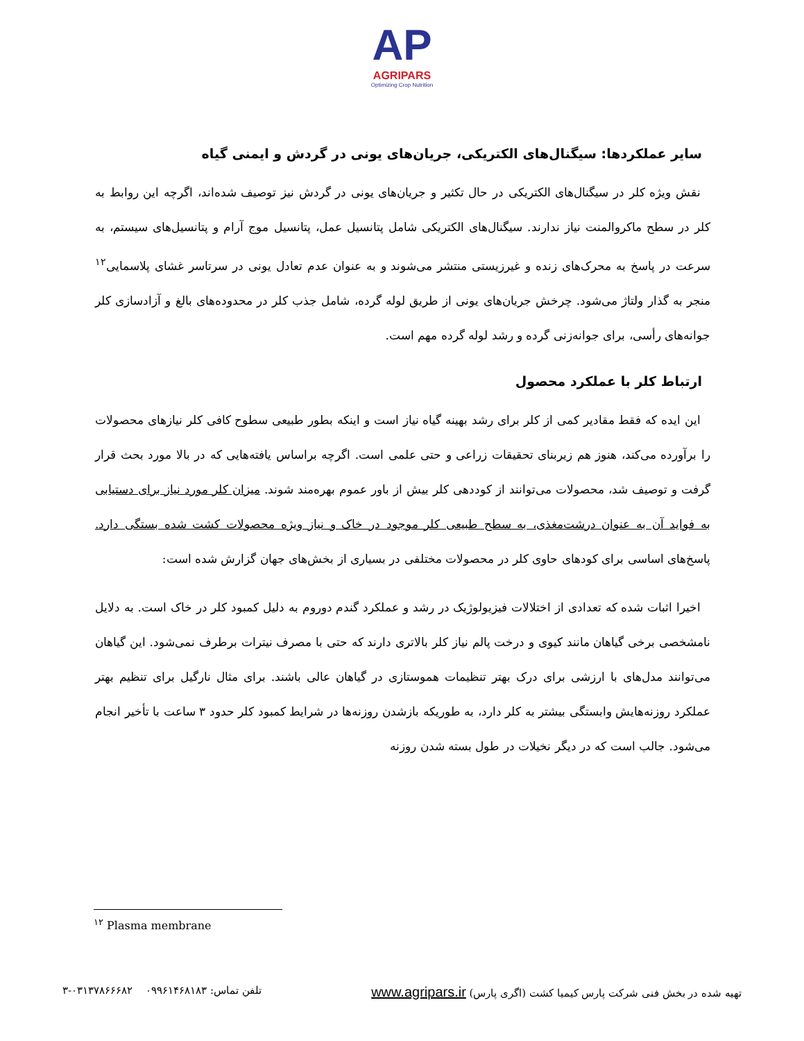AP
AGRIPARS
Optimizing Crop Nutrition
سایر عملکردها: سیگنال‌های الکتریکی، جریان‌های یونی در گردش و ایمنی گیاه
نقش ویژه کلر در سیگنال‌های الکتریکی در حال تکثیر و جریان‌های یونی در گردش نیز توصیف شده‌اند، اگرچه این روابط به کلر در سطح ماکروالمنت نیاز ندارند. سیگنال‌های الکتریکی شامل پتانسیل عمل، پتانسیل موج آرام و پتانسیل‌های سیستم، به سرعت در پاسخ به محرک‌های زنده و غیرزیستی منتشر می‌شوند و به عنوان عدم تعادل یونی در سرتاسر غشای پلاسمایی<sup>۱۲</sup> منجر به گذار ولتاژ می‌شود. چرخش جریان‌های یونی از طریق لوله گرده، شامل جذب کلر در محدوده‌های بالغ و آزادسازی کلر جوانه‌های رأسی، برای جوانه‌زنی گرده و رشد لوله گرده مهم است.
ارتباط کلر با عملکرد محصول
این ایده که فقط مقادیر کمی از کلر برای رشد بهینه گیاه نیاز است و اینکه بطور طبیعی سطوح کافی کلر نیازهای محصولات را برآورده می‌کند، هنوز هم زیربنای تحقیقات زراعی و حتی علمی است. اگرچه براساس یافته‌هایی که در بالا مورد بحث قرار گرفت و توصیف شد، محصولات می‌توانند از کوددهی کلر بیش از باور عموم بهره‌مند شوند. میزان کلر مورد نیاز برای دستیابی به فواید آن به عنوان درشت‌مغذی، به سطح طبیعی کلر موجود در خاک و نیاز ویژه محصولات کشت شده بستگی دارد. پاسخ‌های اساسی برای کودهای حاوی کلر در محصولات مختلفی در بسیاری از بخش‌های جهان گزارش شده است:
اخیرا اثبات شده که تعدادی از اختلالات فیزیولوژیک در رشد و عملکرد گندم دوروم به دلیل کمبود کلر در خاک است. به دلایل نامشخصی برخی گیاهان مانند کیوی و درخت پالم نیاز کلر بالاتری دارند که حتی با مصرف نیترات برطرف نمی‌شود. این گیاهان می‌توانند مدل‌های با ارزشی برای درک بهتر تنظیمات هموستازی در گیاهان عالی باشند. برای مثال نارگیل برای تنظیم بهتر عملکرد روزنه‌هایش وابستگی بیشتر به کلر دارد، به طوریکه بازشدن روزنه‌ها در شرایط کمبود کلر حدود ۳ ساعت با تأخیر انجام می‌شود. جالب است که در دیگر نخیلات در طول بسته شدن روزنه
<sup>۱۲</sup> Plasma membrane
تهیه شده در بخش فنی شرکت پارس کیمیا کشت (اگری پارس) www.agripars.ir تلفن تماس: ۰۹۹۶۱۴۶۸۱۸۳ ۰۳۱۳۷۸۶۶۶۸۲-۳